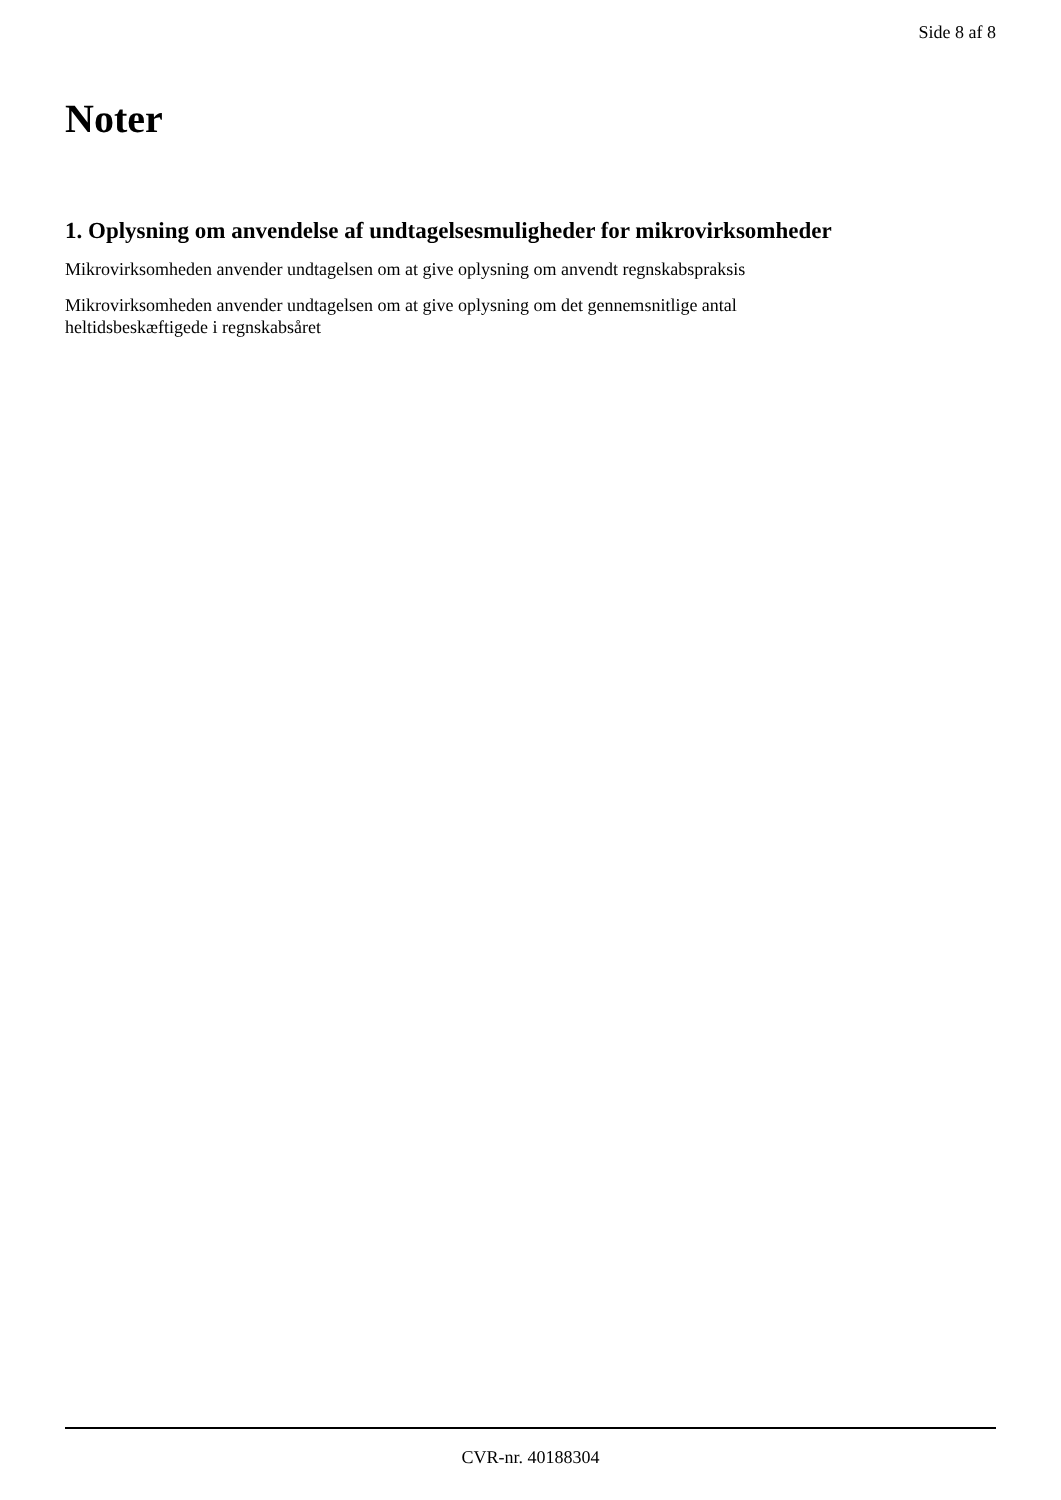Side 8 af 8
Noter
1. Oplysning om anvendelse af undtagelsesmuligheder for mikrovirksomheder
Mikrovirksomheden anvender undtagelsen om at give oplysning om anvendt regnskabspraksis
Mikrovirksomheden anvender undtagelsen om at give oplysning om det gennemsnitlige antal
heltidsbeskæftigede i regnskabsåret
CVR-nr. 40188304